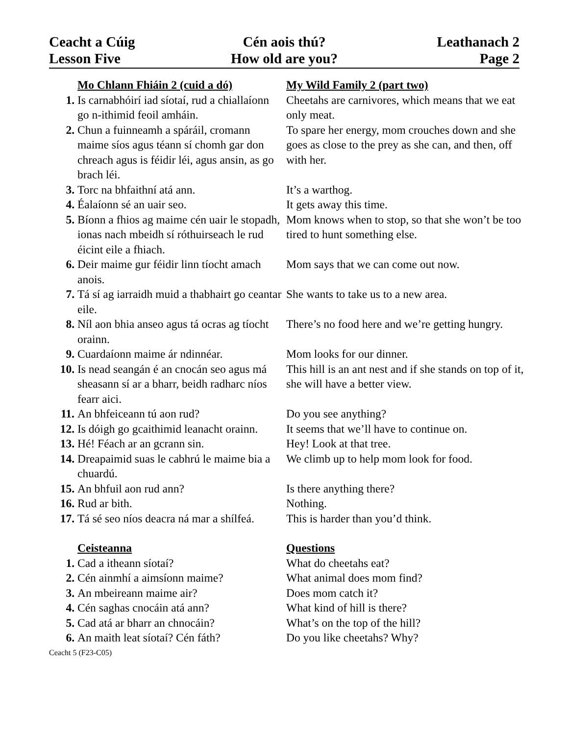Ceacht a Cúig
Cén aois thú?
Leathanach 2
Lesson Five
How old are you?
Page 2
| | Mo Chlann Fhiáin 2 (cuid a dó) | My Wild Family 2 (part two) |
| 1. | Is carnabhóirí iad síotaí, rud a chiallaíonn go n-ithimid feoil amháin. | Cheetahs are carnivores, which means that we eat only meat. |
| 2. | Chun a fuinneamh a spáráil, cromann maime síos agus téann sí chomh gar don chreach agus is féidir léi, agus ansin, as go brach léi. | To spare her energy, mom crouches down and she goes as close to the prey as she can, and then, off with her. |
| 3. | Torc na bhfaithní atá ann. | It’s a warthog. |
| 4. | Éalaíonn sé an uair seo. | It gets away this time. |
| 5. | Bíonn a fhios ag maime cén uair le stopadh, ionas nach mbeidh sí róthuirseach le rud éicint eile a fhiach. | Mom knows when to stop, so that she won’t be too tired to hunt something else. |
| 6. | Deir maime gur féidir linn tíocht amach anois. | Mom says that we can come out now. |
| 7. | Tá sí ag iarraidh muid a thabhairt go ceantar eile. | She wants to take us to a new area. |
| 8. | Níl aon bhia anseo agus tá ocras ag tíocht orainn. | There’s no food here and we’re getting hungry. |
| 9. | Cuardaíonn maime ár ndinnéar. | Mom looks for our dinner. |
| 10. | Is nead seangán é an cnocán seo agus má sheasann sí ar a bharr, beidh radharc níos fearr aici. | This hill is an ant nest and if she stands on top of it, she will have a better view. |
| 11. | An bhfeiceann tú aon rud? | Do you see anything? |
| 12. | Is dóigh go gcaithimid leanacht orainn. | It seems that we’ll have to continue on. |
| 13. | Hé! Féach ar an gcrann sin. | Hey! Look at that tree. |
| 14. | Dreapaimid suas le cabhrú le maime bia a chuardú. | We climb up to help mom look for food. |
| 15. | An bhfuil aon rud ann? | Is there anything there? |
| 16. | Rud ar bith. | Nothing. |
| 17. | Tá sé seo níos deacra ná mar a shílfeá. | This is harder than you’d think. |
| | Ceisteanna | Questions |
| 1. | Cad a itheann síotaí? | What do cheetahs eat? |
| 2. | Cén ainmhí a aimsíonn maime? | What animal does mom find? |
| 3. | An mbeireann maime air? | Does mom catch it? |
| 4. | Cén saghas cnocáin atá ann? | What kind of hill is there? |
| 5. | Cad atá ar bharr an chnocáin? | What’s on the top of the hill? |
| 6. | An maith leat síotaí? Cén fáth? | Do you like cheetahs? Why? |
Ceacht 5 (F23-C05)